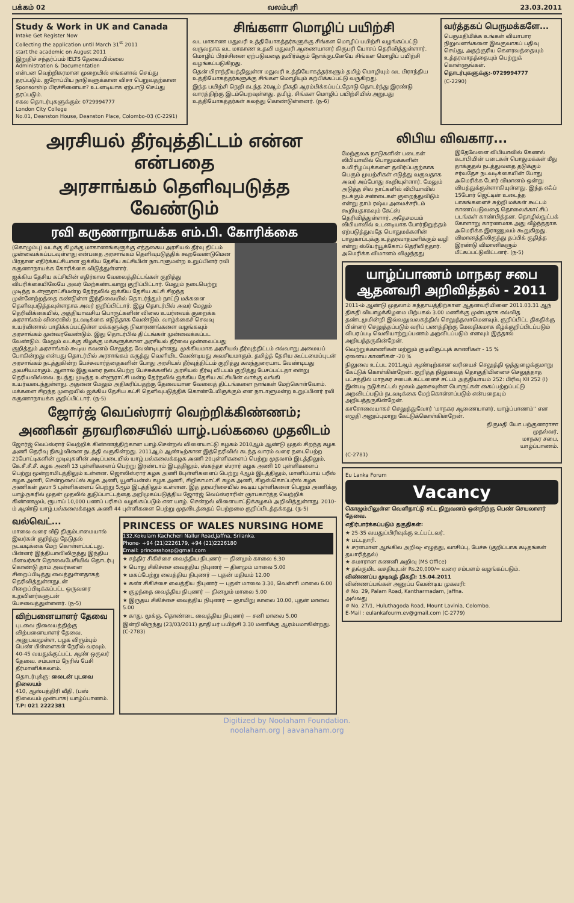பக்கம் 02 வலம்புரி 23.03.2011
Study & Work in UK and Canada
Intake Get Register Now
Collecting the application until March 31<sup>st</sup> 2011
start the academic on August 2011
இறுதிச் சந்தர்ப்பம் IELTS தேவையில்லை
Administration & Documentation
என்பன வெற்றிகரமான முறையில் எங்களால் செய்து தரப்படும். ஐரோப்பிய நாடுகளுக்கான விசா பெறுவதற்கான Sponsorship பிரச்சினையா? உடனடியாக ஏற்பாடு செய்து தரப்படும்.
சகல தொடர்புகளுக்கும்: 0729994777
London City College
No.01, Deanston House, Deanston Place, Colombo-03 (C-2291)
சிங்களா மொழிப் பயிற்சி
வட மாகாண மதுவரி உத்தியோகத்தர்களுக்கு சிங்கள மொழிப் பயிற்சி வழங்கப்பட்டு வருவதாக வட மாகாண உதவி மதுவரி ஆணையாளர் கிருபரி யோசப் தெரிவித்துள்ளார். மொழிப் பிரச்சினை ஏற்படுவதை தவிர்க்கும் நோக்குடனேயே சிங்கள மொழிப் பயிற்சி வழங்கப்படுகிறது.
தென் பிராந்தியத்திலுள்ள மதுவரி உத்தியோகத்தர்களும் தமிழ் மொழியும் வட பிராந்திய உத்தியோகத்தர்களுக்கு சிங்கள மொழியும் கற்பிக்கப்பட்டு வருகிறது.
இந்த பயிற்சி நெறி கடந்த 20ஆம் திகதி ஆரம்பிக்கப்பட்டதோடு தொடர்ந்து இரண்டு வாரத்திற்கு இடம்பெறவுள்ளது. தமிழ், சிங்கள மொழிப் பயிற்சியில் அறுபது உத்தியோகத்தர்கள் கலந்து கொண்டுள்ளனர். (ந-6)
வர்த்தகப் பெருமக்களே...
பெருமதிமிக்க உங்கள் வியாபார நிறுவனங்களை இலகுவாகப் பதிவு செய்து, அதற்குரிய கௌரவத்தையும் உத்தரவாதத்தையும் பெற்றுக் கொள்ளுங்கள்.
தொடர்புகளுக்கு:-0729994777
(C-2290)
அரசியல் தீர்வுத்திட்டம் என்ன என்பதை
அரசாங்கம் தெளிவுபடுத்த வேண்டும்
ரவி கருணாநாயக்க எம்.பி. கோரிக்கை
(கொழும்பு) வடக்கு கிழக்கு மாகாணங்களுக்கு எத்தகைய அரசியல் தீர்வு திட்டம் முன்வைக்கப்படவுள்ளது என்பதை அரசாங்கம் தெளிவுபடுத்திக் கூறவேண்டுமென பிரதான எதிர்க்கட்சியான ஐக்கிய தேசிய கட்சியின் நாடாளுமன்ற உறுப்பினர் ரவி கருணாநாயக்க கோரிக்கை விடுத்துள்ளார்.
ஐக்கிய தேசிய கட்சியின் எதிர்கால வேலைத்திட்டங்கள் குறித்து விபரிக்கையிலேயே அவர் மேற்கண்டவாறு குறிப்பிட்டார். மேலும் நடைபெற்று முடிந்த உள்ளூராட்சிமன்ற தேர்தலில் ஐக்கிய தேசிய கட்சி சிறந்த முன்னேற்றத்தை கண்டுள்ள இந்நிலையில் தொடர்ந்தும் நாட்டு மக்களை தெளிவுபடுத்தவுள்ளதாக அவர் குறிப்பிட்டார். இது தொடர்பில் அவர் மேலும் தெரிவிக்கையில், அத்தியாவசிய பொருட்களின் விலை உயர்வைக் குறைக்க அரசாங்கம் விரைவில் நடவடிக்கை எடுத்தாக வேண்டும். வாழ்க்கைச் செலவு உயர்வினால் பாதிக்கப்பட்டுள்ள மக்களுக்கு நிவாரணங்களை வழங்கவும் அரசாங்கம் முன்வரவேண்டும். இது தொடர்பில் திட்டங்கள் முன்வைக்கப்பட வேண்டும். மேலும் வடக்கு கிழக்கு மக்களுக்கான அரசியல் தீர்வை முன்வைப்பது குறித்தும் அரசாங்கம் கூடிய கவனம் செலுத்த வேண்டியுள்ளது. முக்கியமாக அரசியல் தீர்வுத்திட்டம் எவ்வாறு அமையப் போகின்றது என்பது தொடர்பில் அரசாங்கம் கருத்து வெளியிட வேண்டியது அவசியமாகும். தமிழ்த் தேசிய கூட்டமைப்புடன் அரசாங்கம் நடத்துகின்ற பேச்சுவார்த்தைகளின் போது அரசியல் தீர்வுத்திட்டம் குறித்து கலந்துரையாட வேண்டியது அவசியமாகும். ஆனால் இதுவரை நடைபெற்ற பேச்சுக்களில் அரசியல் தீர்வு விடயம் குறித்து பேசப்பட்டதா என்று தெரியவில்லை. நடந்து முடிந்த உள்ளூராட்சி மன்ற தேர்தலில் ஐக்கிய தேசிய கட்சியின் வாக்கு வங்கி உயர்வடைந்துள்ளது. அதனை மேலும் அதிகரிப்பதற்கு தேவையான வேலைத் திட்டங்களை நாங்கள் மேற்கொள்வோம். மக்களை சிறந்த முறையில் ஐக்கிய தேசிய கட்சி தெளிவுபடுத்திக் கொண்டேயிருக்கும் என நாடாளுமன்ற உறுப்பினர் ரவி கருணாநாயக்க குறிப்பிட்டார். (ந-5)
ஜோர்ஜ் வெப்ஸ்ரார் வெற்றிக்கிண்ணம்;
அணிகள் தரவரிசையில் யாழ்.பல்கலை முதலிடம்
ஜோர்ஜ் வெப்ஸ்ரார் வெற்றிக் கிண்ணத்திற்கான யாழ்.சென்றல் விளையாட்டு கழகம் 2010ஆம் ஆண்டு முதல் சிறந்த கழக அணி தெரிவு நிகழ்வினை நடத்தி வருகின்றது. 2011ஆம் ஆண்டிற்கான இத்தெரிவில் கடந்த வாரம் வரை நடைபெற்ற 21போட்டிகளின் முடிவுகளின் அடிப்படையில் யாழ்.பல்கலைக்கழக அணி 20புள்ளிகளைப் பெற்று முதலாம் இடத்திலும், கே.சீ.சீ.சீ. கழக அணி 13 புள்ளிகளைப் பெற்று இரண்டாம் இடத்திலும், ஸ்கந்தா ஸ்ரார் கழக அணி 10 புள்ளிகளைப் பெற்று மூன்றாமிடத்திலும் உள்ளன. ஜொலிஸ்ரார் கழக அணி 8புள்ளிகளைப் பெற்று 4ஆம் இடத்திலும், மானிப்பாய் பரீஸ் கழக அணி, சென்றலைட்ஸ் கழக அணி, யூனியன்ஸ் கழக அணி, சிறிகாமாட்சி கழக அணி, கிறஸ்கொப்பர்ஸ் கழக அணிகள் தலா 5 புள்ளிகளைப் பெற்று 5ஆம் இடத்திலும் உள்ளன. இத் தரவரிசையில் கூடிய புள்ளிகளை பெறும் அணிக்கு யாழ்.நகரில் முதன் முதலில் துடுப்பாட்டத்தை அறிமுகப்படுத்திய ஜோர்ஜ் வெப்ஸ்ராரின் ஞாபகார்த்த வெற்றிக் கிண்ணமும், ரூபாய் 10,000 பணப் பரிசும் வழங்கப்படும் என யாழ். சென்றல் விளையாட்டுக்கழகம் அறிவித்துள்ளது. 2010-ம் ஆண்டு யாழ்.பல்கலைக்கழக அணி 44 புள்ளிகளை பெற்று முதலிடத்தைப் பெற்றமை குறிப்பிடத்தக்கது. (ந-5)
வல்வெட்...
மாலை வரை வீடு திரும்பாமையால் இவர்கள் குறித்து தேடுதல் நடவடிக்கை மேற் கொள்ளப்பட்டது. பின்னர் இந்தியாவிலிருந்து இந்திய மீனவர்கள் தொலைபேசியில் தொடர்பு கொண்டு தாம் அவர்களை சிறைப்பிடித்து வைத்துள்ளதாகத் தெரிவித்துள்ளதுடன் சிறைப்பிடிக்கப்பட்ட ஒருவரை உறவினர்களுடன் பேசவைத்துள்ளனர். (ந-5)
விற்பனையாளர் தேவை
புடவை நிலையத்திற்கு விற்பனையாளர் தேவை. அனுபவமுள்ள, பழக விரும்பும் பெண் பிள்ளைகள் நேரில் வரவும். 40-45 வயதுக்குட்பட்ட ஆண் ஒருவர் தேவை. சம்பளம் நேரில் பேசி தீர்மானிக்கலாம்.
தொடர்புக்கு: லைடன் புடவை நிலையம்
410, ஆஸ்பத்திரி வீதி, (பஸ் நிலையம் முன்பாக) யாழ்ப்பாணம்.
T.P: 021 2222381
PRINCESS OF WALES NURSING HOME
132,Kokulam Kachcheri Nallur Road,Jaffna, Srilanka.
Phone- +94 (21)2226179, +94 (21)2226180
Email: princesshosp@gmail.com
★ சத்திர சிகிச்சை வைத்திய நிபுணர் — தினமும் காலை 6.30
★ பொது சிகிச்சை வைத்திய நிபுணர் — தினமும் மாலை 5.00
★ மகப்பேற்று வைத்திய நிபுணர் — புதன் மதியம் 12.00
★ கண் சிகிச்சை வைத்திய நிபுணர் — புதன் மாலை 3.30, வெள்ளி மாலை 6.00
★ குழந்தை வைத்திய நிபுணர் — தினமும் மாலை 5.00
★ இருதய சிகிச்சை வைத்திய நிபுணர் — ஞாயிறு காலை 10.00, புதன் மாலை 5.00
★ காது, மூக்கு, தொண்டை வைத்திய நிபுணர் — சனி மாலை 5.00
இன்றிலிருந்து (23/03/2011) தாதியர் பயிற்சி 3.30 மணிக்கு ஆரம்பமாகின்றது. (C-2783)
லிபிய விவகார...
மேற்குலக நாடுகளின் படைகள் லிபியாவில் பொதுமக்களின் உயிரிழப்புக்களை தவிர்ப்பதற்காக பெரும் முயற்சிகள் எடுத்து வருவதாக அவர் அப்போது கூறியுள்ளார். மேலும் அடுத்த சில நாட்களில் லிபியாவில் நடக்கும் சண்டைகள் குறைந்துவிடும் என்று தாம் ரஷ்ய அமைச்சரிடம் கூறியதாகவும் கேட்ஸ் தெரிவித்துள்ளார். அதேசமயம் லிபியாவில் உடனடியாக போர்நிறுத்தம் ஏற்படுத்துவதே பொதுமக்களின் பாதுகாப்புக்கு உத்தரவாதமளிக்கும் வழி என்று ஸ்யேர்யூக்கோப் தெரிவித்தார். அமெரிக்க விமானம் விழுந்தது இதேவேளை லிபியாவில் கேணல் கடாபியின் படைகள் பொதுமக்கள் மீது தாக்குதல் நடத்துவதை தடுக்கும் சர்வதேச நடவடிக்கையின் போது அமெரிக்க போர் விமானம் ஒன்று விபத்துக்குள்ளாகியுள்ளது. இந்த எஃப் 15போர் ஜெட்டின் உடைந்த பாகங்களைச் சுற்றி மக்கள் கூட்டம் காணப்படுவதை தொலைக்காட்சிப் படங்கள் காண்பித்தன. தொழில்நுட்பக் கோளாறு காரணமாக அது வீழ்ந்ததாக அமெரிக்க இராணுவம் கூறுகிறது. விமானத்திலிருந்து தப்பிக் குதித்த இரண்டு விமானிகளும் மீட்கப்பட்டுவிட்டனர். (ந-5)
யாழ்ப்பாணம் மாநகர சபை
ஆதனவரி அறிவித்தல் - 2011
2011-ம் ஆண்டு முதலாம் கந்தாயத்திற்கான ஆதனவரியினை 2011.03.31 ஆந் திகதி வியாழக்கிழமை பிற்பகல் 3.00 மணிக்கு முன்பதாக எவ்வித தண்டமுமின்றி இவ்வலுவலகத்தில் செலுத்தலாமெனவும், குறிப்பிட்ட திகதிக்கு பின்னர் செலுத்தப்படும் வரிப் பணத்திற்கு மேலதிகமாக கீழ்க்குறிப்பிடப்படும் விபரப்படி வெலியாற்றுப்பணம் அறவிடப்படும் எனவும் இத்தால் அறியத்தருகின்றேன்.
வெற்றுக்காணிகள் மற்றும் குடியிருப்புக் காணிகள் - 15 %
ஏனைய காணிகள் -20 %
நிலுவை உட்பட 2011ஆம் ஆண்டிற்கான வரியைச் செலுத்தி ஒத்துழைக்குமாறு கேட்டுக் கொள்கின்றேன். குறித்த நிலுவைத் தொகுதியினைச் செலுத்தாத பட்சத்தில் மாநகர சபைக் கட்டளைச் சட்டம் அத்தியாயம் 252: பிரிவு XII 252 (I) இன்படி நடுக்கட்டல் மூலம் அசைவுள்ள பொருட்கள் கைப்பற்றப்பட்டு அறவிடப்படும் நடவடிக்கை மேற்கொள்ளப்படும் என்பதையும் அறியத்தருகின்றேன்.
காசோலையாகச் செலுத்துவோர் 'மாநகர ஆணையாளர், யாழ்ப்பாணம்'' என எழுதி அனுப்புமாறு கேட்டுக்கொள்கின்றேன்.
திருமதி யோ.பற்குணராசா
முதல்வர்,
மாநகர சபை,
யாழ்ப்பாணம்.
(C-2781)
Eu Lanka Forum
Vacancy
கொழும்பிலுள்ள வெளிநாட்டு சட்ட நிறுவனம் ஒன்றிற்கு பெண் செயலாளர் தேவை.
எதிர்பார்க்கப்படும் தகுதிகள்:
★ 25-35 வயதுப்பிரிவுக்கு உட்பட்டவர்.
★ பட்டதாரி.
★ சரளமான ஆங்கில அறிவு- எழுத்து, வாசிப்பு, பேச்சு (குறிப்பாக கடிதங்கள் தயாரித்தல்)
★ சுமாரான கணனி அறிவு (MS Office)
★ தங்குமிட வசதியுடன் Rs.20,000/= வரை சம்பளம் வழங்கப்படும்.
விண்ணப்ப முடிவுத் திகதி: 15.04.2011
விண்ணப்பங்கள் அனுப்ப வேண்டிய முகவரி:
# No. 29, Palam Road, Kantharmadam, Jaffna.
அல்லது
# No. 27/1, Huluthagoda Road, Mount Lavinia, Colombo.
E-Mail : eulankafourm.ev@gmail.com (C-2779)
Digitized by Noolaham Foundation.
noolaham.org | aavanaham.org